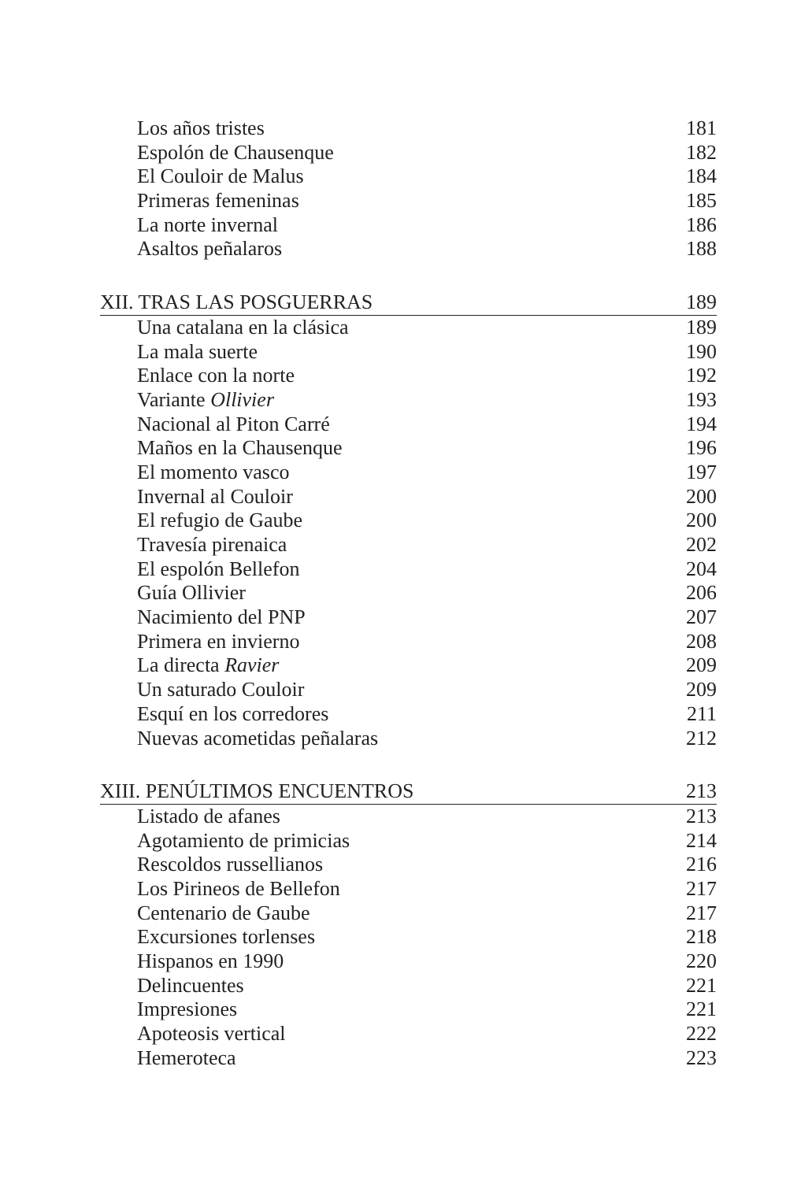Los años tristes 181
Espolón de Chausenque 182
El Couloir de Malus 184
Primeras femeninas 185
La norte invernal 186
Asaltos peñalaros 188
XII. TRAS LAS POSGUERRAS 189
Una catalana en la clásica 189
La mala suerte 190
Enlace con la norte 192
Variante Ollivier 193
Nacional al Piton Carré 194
Maños en la Chausenque 196
El momento vasco 197
Invernal al Couloir 200
El refugio de Gaube 200
Travesía pirenaica 202
El espolón Bellefon 204
Guía Ollivier 206
Nacimiento del PNP 207
Primera en invierno 208
La directa Ravier 209
Un saturado Couloir 209
Esquí en los corredores 211
Nuevas acometidas peñalaras 212
XIII. PENÚLTIMOS ENCUENTROS 213
Listado de afanes 213
Agotamiento de primicias 214
Rescoldos russellianos 216
Los Pirineos de Bellefon 217
Centenario de Gaube 217
Excursiones torlenses 218
Hispanos en 1990 220
Delincuentes 221
Impresiones 221
Apoteosis vertical 222
Hemeroteca 223